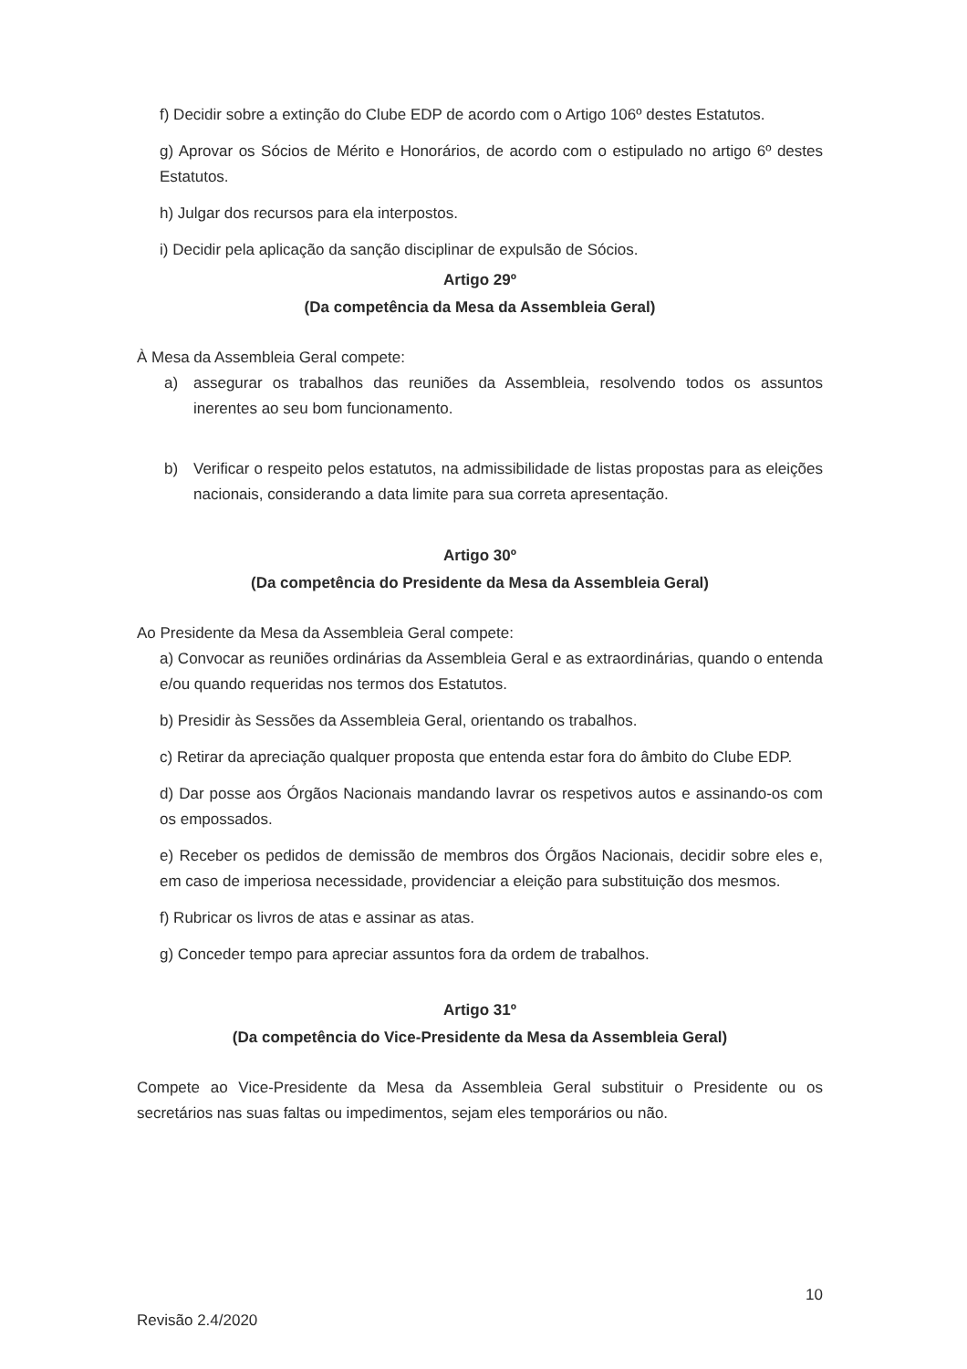f) Decidir sobre a extinção do Clube EDP de acordo com o Artigo 106º destes Estatutos.
g) Aprovar os Sócios de Mérito e Honorários, de acordo com o estipulado no artigo 6º destes Estatutos.
h) Julgar dos recursos para ela interpostos.
i) Decidir pela aplicação da sanção disciplinar de expulsão de Sócios.
Artigo 29º
(Da competência da Mesa da Assembleia Geral)
À Mesa da Assembleia Geral compete:
a) assegurar os trabalhos das reuniões da Assembleia, resolvendo todos os assuntos inerentes ao seu bom funcionamento.
b) Verificar o respeito pelos estatutos, na admissibilidade de listas propostas para as eleições nacionais, considerando a data limite para sua correta apresentação.
Artigo 30º
(Da competência do Presidente da Mesa da Assembleia Geral)
Ao Presidente da Mesa da Assembleia Geral compete:
a) Convocar as reuniões ordinárias da Assembleia Geral e as extraordinárias, quando o entenda e/ou quando requeridas nos termos dos Estatutos.
b) Presidir às Sessões da Assembleia Geral, orientando os trabalhos.
c) Retirar da apreciação qualquer proposta que entenda estar fora do âmbito do Clube EDP.
d) Dar posse aos Órgãos Nacionais mandando lavrar os respetivos autos e assinando-os com os empossados.
e) Receber os pedidos de demissão de membros dos Órgãos Nacionais, decidir sobre eles e, em caso de imperiosa necessidade, providenciar a eleição para substituição dos mesmos.
f) Rubricar os livros de atas e assinar as atas.
g) Conceder tempo para apreciar assuntos fora da ordem de trabalhos.
Artigo 31º
(Da competência do Vice-Presidente da Mesa da Assembleia Geral)
Compete ao Vice-Presidente da Mesa da Assembleia Geral substituir o Presidente ou os secretários nas suas faltas ou impedimentos, sejam eles temporários ou não.
10
Revisão 2.4/2020